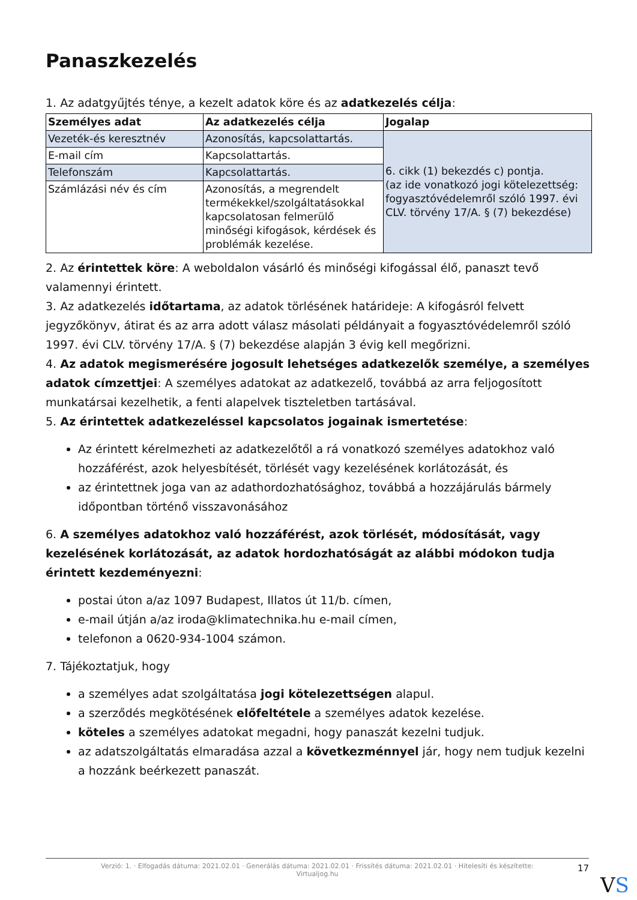Panaszkezelés
1. Az adatgyűjtés ténye, a kezelt adatok köre és az adatkezelés célja:
| Személyes adat | Az adatkezelés célja | Jogalap |
| --- | --- | --- |
| Vezeték-és keresztnév | Azonosítás, kapcsolattartás. | 6. cikk (1) bekezdés c) pontja. (az ide vonatkozó jogi kötelezettség: fogyasztóvédelemről szóló 1997. évi CLV. törvény 17/A. § (7) bekezdése) |
| E-mail cím | Kapcsolattartás. | |
| Telefonszám | Kapcsolattartás. | |
| Számlázási név és cím | Azonosítás, a megrendelt termékekkel/szolgáltatásokkal kapcsolatosan felmerülő minőségi kifogások, kérdések és problémák kezelése. | |
2. Az érintettek köre: A weboldalon vásárló és minőségi kifogással élő, panaszt tevő valamennyi érintett.
3. Az adatkezelés időtartama, az adatok törlésének határideje: A kifogásról felvett jegyzőkönyv, átirat és az arra adott válasz másolati példányait a fogyasztóvédelemről szóló 1997. évi CLV. törvény 17/A. § (7) bekezdése alapján 3 évig kell megőrizni.
4. Az adatok megismerésére jogosult lehetséges adatkezelők személye, a személyes adatok címzettjei: A személyes adatokat az adatkezelő, továbbá az arra feljogosított munkatársai kezelhetik, a fenti alapelvek tiszteletben tartásával.
5. Az érintettek adatkezeléssel kapcsolatos jogainak ismertetése:
Az érintett kérelmezheti az adatkezelőtől a rá vonatkozó személyes adatokhoz való hozzáférést, azok helyesbítését, törlését vagy kezelésének korlátozását, és
az érintettnek joga van az adathordozhatósághoz, továbbá a hozzájárulás bármely időpontban történő visszavonásához
6. A személyes adatokhoz való hozzáférést, azok törlését, módosítását, vagy kezelésének korlátozását, az adatok hordozhatóságát az alábbi módokon tudja érintett kezdeményezni:
postai úton a/az 1097 Budapest, Illatos út 11/b. címen,
e-mail útján a/az iroda@klimatechnika.hu e-mail címen,
telefonon a 0620-934-1004 számon.
7. Tájékoztatjuk, hogy
a személyes adat szolgáltatása jogi kötelezettségen alapul.
a szerződés megkötésének előfeltétele a személyes adatok kezelése.
köteles a személyes adatokat megadni, hogy panaszát kezelni tudjuk.
az adatszolgáltatás elmaradása azzal a következménnyel jár, hogy nem tudjuk kezelni a hozzánk beérkezett panaszát.
Verzió: 1. · Elfogadás dátuma: 2021.02.01 · Generálás dátuma: 2021.02.01 · Frissítés dátuma: 2021.02.01 · Hitelesíti és készítette:
Virtualjog.hu
17
VS